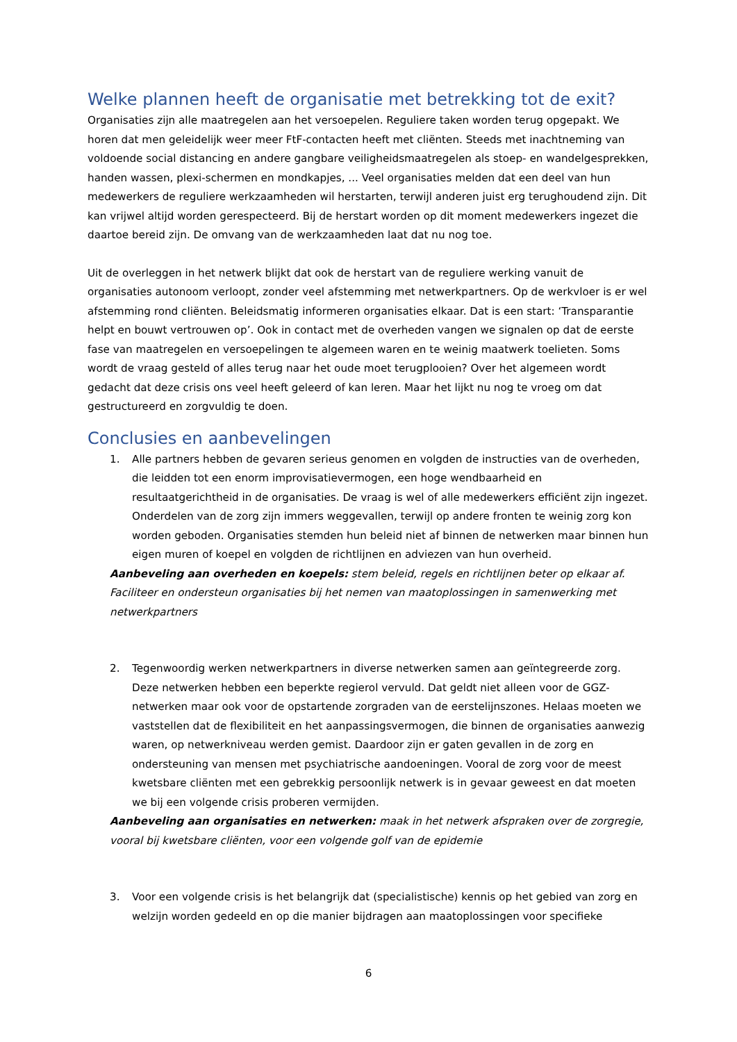Welke plannen heeft de organisatie met betrekking tot de exit?
Organisaties zijn alle maatregelen aan het versoepelen. Reguliere taken worden terug opgepakt. We horen dat men geleidelijk weer meer FtF-contacten heeft met cliënten. Steeds met inachtneming van voldoende social distancing en andere gangbare veiligheidsmaatregelen als stoep- en wandelgesprekken, handen wassen, plexi-schermen en mondkapjes, ... Veel organisaties melden dat een deel van hun medewerkers de reguliere werkzaamheden wil herstarten, terwijl anderen juist erg terughoudend zijn. Dit kan vrijwel altijd worden gerespecteerd. Bij de herstart worden op dit moment medewerkers ingezet die daartoe bereid zijn. De omvang van de werkzaamheden laat dat nu nog toe.
Uit de overleggen in het netwerk blijkt dat ook de herstart van de reguliere werking vanuit de organisaties autonoom verloopt, zonder veel afstemming met netwerkpartners. Op de werkvloer is er wel afstemming rond cliënten. Beleidsmatig informeren organisaties elkaar. Dat is een start: ‘Transparantie helpt en bouwt vertrouwen op’. Ook in contact met de overheden vangen we signalen op dat de eerste fase van maatregelen en versoepelingen te algemeen waren en te weinig maatwerk toelieten. Soms wordt de vraag gesteld of alles terug naar het oude moet terugplooien? Over het algemeen wordt gedacht dat deze crisis ons veel heeft geleerd of kan leren. Maar het lijkt nu nog te vroeg om dat gestructureerd en zorgvuldig te doen.
Conclusies en aanbevelingen
1. Alle partners hebben de gevaren serieus genomen en volgden de instructies van de overheden, die leidden tot een enorm improvisatievermogen, een hoge wendbaarheid en resultaatgerichtheid in de organisaties. De vraag is wel of alle medewerkers efficiënt zijn ingezet. Onderdelen van de zorg zijn immers weggevallen, terwijl op andere fronten te weinig zorg kon worden geboden. Organisaties stemden hun beleid niet af binnen de netwerken maar binnen hun eigen muren of koepel en volgden de richtlijnen en adviezen van hun overheid.
Aanbeveling aan overheden en koepels: stem beleid, regels en richtlijnen beter op elkaar af. Faciliteer en ondersteun organisaties bij het nemen van maatoplossingen in samenwerking met netwerkpartners
2. Tegenwoordig werken netwerkpartners in diverse netwerken samen aan geïntegreerde zorg. Deze netwerken hebben een beperkte regierol vervuld. Dat geldt niet alleen voor de GGZ-netwerken maar ook voor de opstartende zorgraden van de eerstelijnszones. Helaas moeten we vaststellen dat de flexibiliteit en het aanpassingsvermogen, die binnen de organisaties aanwezig waren, op netwerkniveau werden gemist. Daardoor zijn er gaten gevallen in de zorg en ondersteuning van mensen met psychiatrische aandoeningen. Vooral de zorg voor de meest kwetsbare cliënten met een gebrekkig persoonlijk netwerk is in gevaar geweest en dat moeten we bij een volgende crisis proberen vermijden.
Aanbeveling aan organisaties en netwerken: maak in het netwerk afspraken over de zorgregie, vooral bij kwetsbare cliënten, voor een volgende golf van de epidemie
3. Voor een volgende crisis is het belangrijk dat (specialistische) kennis op het gebied van zorg en welzijn worden gedeeld en op die manier bijdragen aan maatoplossingen voor specifieke
6